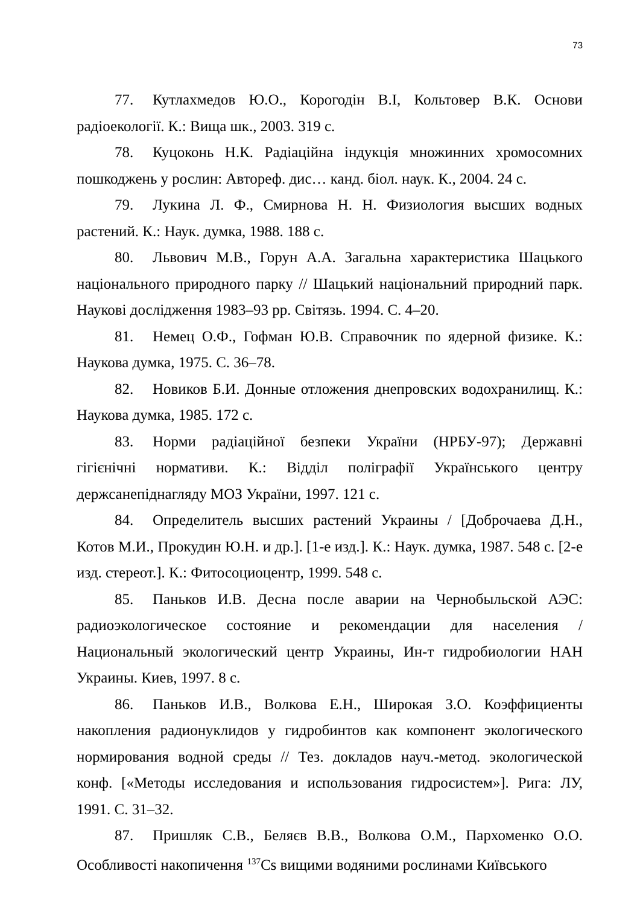73
77. Кутлахмедов Ю.О., Корогодін В.І, Кольтовер В.К. Основи радіоекології. К.: Вища шк., 2003. 319 с.
78. Куцоконь Н.К. Радіаційна індукція множинних хромосомних пошкоджень у рослин: Автореф. дис… канд. біол. наук. К., 2004. 24 с.
79. Лукина Л. Ф., Смирнова Н. Н. Физиология высших водных растений. К.: Наук. думка, 1988. 188 с.
80. Львович М.В., Горун А.А. Загальна характеристика Шацького національного природного парку // Шацький національний природний парк. Наукові дослідження 1983–93 рр. Світязь. 1994. С. 4–20.
81. Немец О.Ф., Гофман Ю.В. Справочник по ядерной физике. К.: Наукова думка, 1975. С. 36–78.
82. Новиков Б.И. Донные отложения днепровских водохранилищ. К.: Наукова думка, 1985. 172 с.
83. Норми радіаційної безпеки України (НРБУ-97); Державні гігієнічні нормативи. К.: Відділ поліграфії Українського центру держсанепіднагляду МОЗ України, 1997. 121 с.
84. Определитель высших растений Украины / [Доброчаева Д.Н., Котов М.И., Прокудин Ю.Н. и др.]. [1-е изд.]. К.: Наук. думка, 1987. 548 с. [2-е изд. стереот.]. К.: Фитосоциоцентр, 1999. 548 с.
85. Паньков И.В. Десна после аварии на Чернобыльской АЭС: радиоэкологическое состояние и рекомендации для населения / Национальный экологический центр Украины, Ин-т гидробиологии НАН Украины. Киев, 1997. 8 с.
86. Паньков И.В., Волкова Е.Н., Широкая З.О. Коэффициенты накопления радионуклидов у гидробинтов как компонент экологического нормирования водной среды // Тез. докладов науч.-метод. экологической конф. [«Методы исследования и использования гидросистем»]. Рига: ЛУ, 1991. С. 31–32.
87. Пришляк С.В., Беляєв В.В., Волкова О.М., Пархоменко О.О. Особливості накопичення <sup>137</sup>Cs вищими водяними рослинами Київського